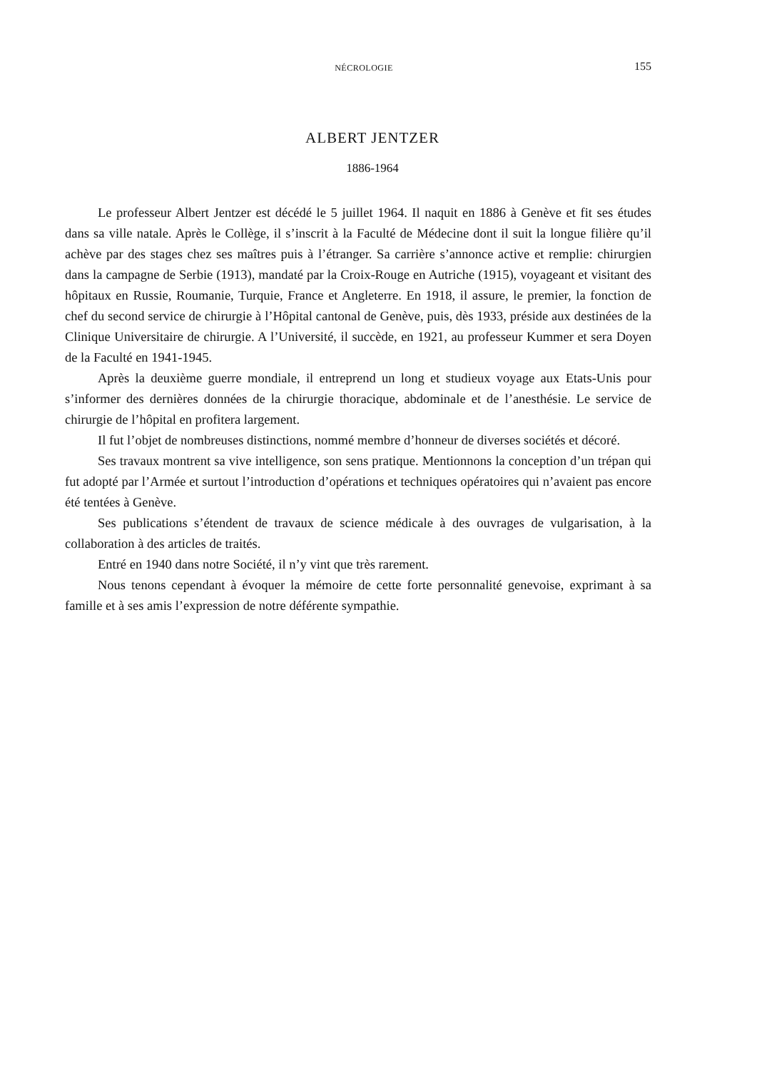NÉCROLOGIE 155
ALBERT JENTZER
1886-1964
Le professeur Albert Jentzer est décédé le 5 juillet 1964. Il naquit en 1886 à Genève et fit ses études dans sa ville natale. Après le Collège, il s’inscrit à la Faculté de Médecine dont il suit la longue filière qu’il achève par des stages chez ses maîtres puis à l’étranger. Sa carrière s’annonce active et remplie: chirurgien dans la campagne de Serbie (1913), mandaté par la Croix-Rouge en Autriche (1915), voyageant et visitant des hôpitaux en Russie, Roumanie, Turquie, France et Angleterre. En 1918, il assure, le premier, la fonction de chef du second service de chirurgie à l’Hôpital cantonal de Genève, puis, dès 1933, préside aux destinées de la Clinique Universitaire de chirurgie. A l’Université, il succède, en 1921, au professeur Kummer et sera Doyen de la Faculté en 1941-1945.
Après la deuxième guerre mondiale, il entreprend un long et studieux voyage aux Etats-Unis pour s’informer des dernières données de la chirurgie thoracique, abdominale et de l’anesthésie. Le service de chirurgie de l’hôpital en profitera largement.
Il fut l’objet de nombreuses distinctions, nommé membre d’honneur de diverses sociétés et décoré.
Ses travaux montrent sa vive intelligence, son sens pratique. Mentionnons la conception d’un trépan qui fut adopté par l’Armée et surtout l’introduction d’opérations et techniques opératoires qui n’avaient pas encore été tentées à Genève.
Ses publications s’étendent de travaux de science médicale à des ouvrages de vulgarisation, à la collaboration à des articles de traités.
Entré en 1940 dans notre Société, il n’y vint que très rarement.
Nous tenons cependant à évoquer la mémoire de cette forte personnalité genevoise, exprimant à sa famille et à ses amis l’expression de notre déférente sympathie.